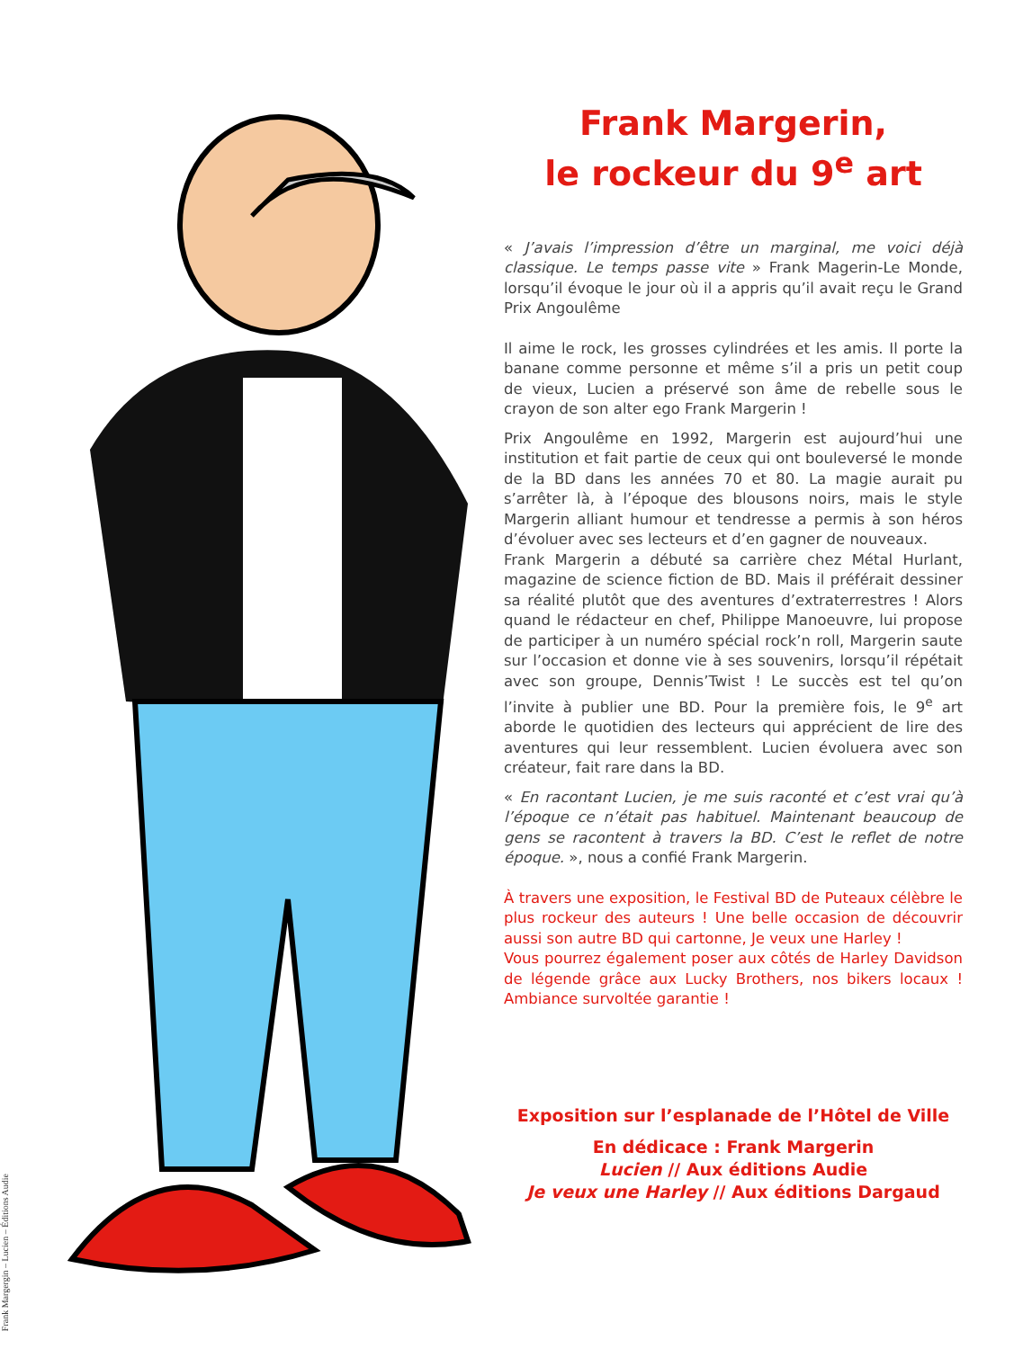Frank Margergin – Lucien – Éditions Audie
Frank Margerin,
le rockeur du 9<sup>e</sup> art
« J’avais l’impression d’être un marginal, me voici déjà classique. Le temps passe vite » Frank Magerin-Le Monde, lorsqu’il évoque le jour où il a appris qu’il avait reçu le Grand Prix Angoulême
Il aime le rock, les grosses cylindrées et les amis. Il porte la banane comme personne et même s’il a pris un petit coup de vieux, Lucien a préservé son âme de rebelle sous le crayon de son alter ego Frank Margerin !
Prix Angoulême en 1992, Margerin est aujourd’hui une institution et fait partie de ceux qui ont bouleversé le monde de la BD dans les années 70 et 80. La magie aurait pu s’arrêter là, à l’époque des blousons noirs, mais le style Margerin alliant humour et tendresse a permis à son héros d’évoluer avec ses lecteurs et d’en gagner de nouveaux.
Frank Margerin a débuté sa carrière chez Métal Hurlant, magazine de science fiction de BD. Mais il préférait dessiner sa réalité plutôt que des aventures d’extraterrestres ! Alors quand le rédacteur en chef, Philippe Manoeuvre, lui propose de participer à un numéro spécial rock’n roll, Margerin saute sur l’occasion et donne vie à ses souvenirs, lorsqu’il répétait avec son groupe, Dennis’Twist ! Le succès est tel qu’on l’invite à publier une BD. Pour la première fois, le 9<sup>e</sup> art aborde le quotidien des lecteurs qui apprécient de lire des aventures qui leur ressemblent. Lucien évoluera avec son créateur, fait rare dans la BD.
« En racontant Lucien, je me suis raconté et c’est vrai qu’à l’époque ce n’était pas habituel. Maintenant beaucoup de gens se racontent à travers la BD. C’est le reflet de notre époque. », nous a confié Frank Margerin.
À travers une exposition, le Festival BD de Puteaux célèbre le plus rockeur des auteurs ! Une belle occasion de découvrir aussi son autre BD qui cartonne, Je veux une Harley !
Vous pourrez également poser aux côtés de Harley Davidson de légende grâce aux Lucky Brothers, nos bikers locaux ! Ambiance survoltée garantie !
Exposition sur l’esplanade de l’Hôtel de Ville
En dédicace : Frank Margerin
Lucien // Aux éditions Audie
Je veux une Harley // Aux éditions Dargaud